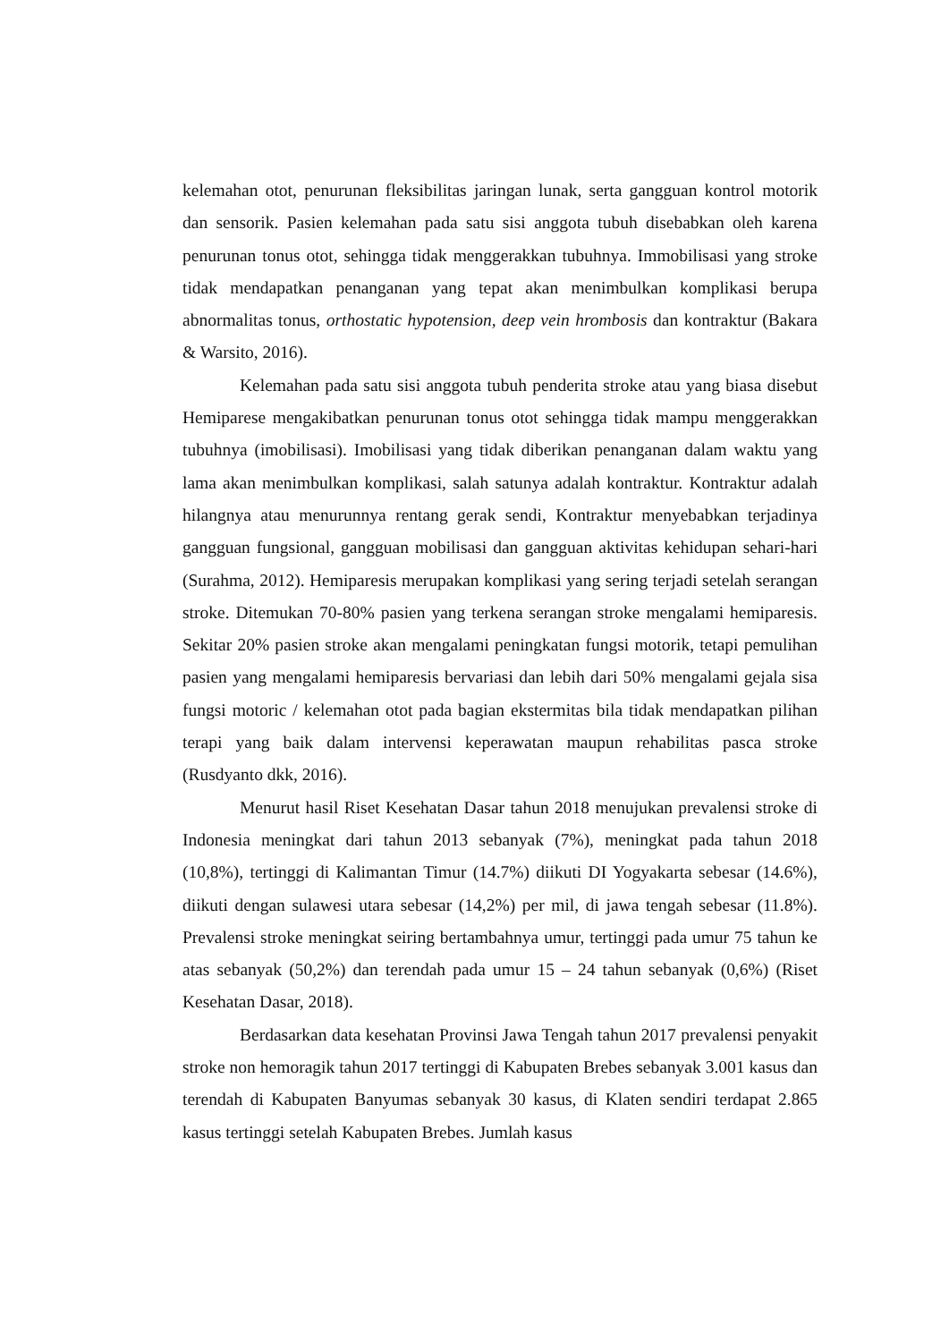kelemahan otot, penurunan fleksibilitas jaringan lunak, serta gangguan kontrol motorik dan sensorik. Pasien kelemahan pada satu sisi anggota tubuh disebabkan oleh karena penurunan tonus otot, sehingga tidak menggerakkan tubuhnya. Immobilisasi yang stroke tidak mendapatkan penanganan yang tepat akan menimbulkan komplikasi berupa abnormalitas tonus, orthostatic hypotension, deep vein hrombosis dan kontraktur (Bakara & Warsito, 2016).
Kelemahan pada satu sisi anggota tubuh penderita stroke atau yang biasa disebut Hemiparese mengakibatkan penurunan tonus otot sehingga tidak mampu menggerakkan tubuhnya (imobilisasi). Imobilisasi yang tidak diberikan penanganan dalam waktu yang lama akan menimbulkan komplikasi, salah satunya adalah kontraktur. Kontraktur adalah hilangnya atau menurunnya rentang gerak sendi, Kontraktur menyebabkan terjadinya gangguan fungsional, gangguan mobilisasi dan gangguan aktivitas kehidupan sehari-hari (Surahma, 2012). Hemiparesis merupakan komplikasi yang sering terjadi setelah serangan stroke. Ditemukan 70-80% pasien yang terkena serangan stroke mengalami hemiparesis. Sekitar 20% pasien stroke akan mengalami peningkatan fungsi motorik, tetapi pemulihan pasien yang mengalami hemiparesis bervariasi dan lebih dari 50% mengalami gejala sisa fungsi motoric / kelemahan otot pada bagian ekstermitas bila tidak mendapatkan pilihan terapi yang baik dalam intervensi keperawatan maupun rehabilitas pasca stroke (Rusdyanto dkk, 2016).
Menurut hasil Riset Kesehatan Dasar tahun 2018 menujukan prevalensi stroke di Indonesia meningkat dari tahun 2013 sebanyak (7%), meningkat pada tahun 2018 (10,8%), tertinggi di Kalimantan Timur (14.7%) diikuti DI Yogyakarta sebesar (14.6%), diikuti dengan sulawesi utara sebesar (14,2%) per mil, di jawa tengah sebesar (11.8%). Prevalensi stroke meningkat seiring bertambahnya umur, tertinggi pada umur 75 tahun ke atas sebanyak (50,2%) dan terendah pada umur 15 – 24 tahun sebanyak (0,6%) (Riset Kesehatan Dasar, 2018).
Berdasarkan data kesehatan Provinsi Jawa Tengah tahun 2017 prevalensi penyakit stroke non hemoragik tahun 2017 tertinggi di Kabupaten Brebes sebanyak 3.001 kasus dan terendah di Kabupaten Banyumas sebanyak 30 kasus, di Klaten sendiri terdapat 2.865 kasus tertinggi setelah Kabupaten Brebes. Jumlah kasus